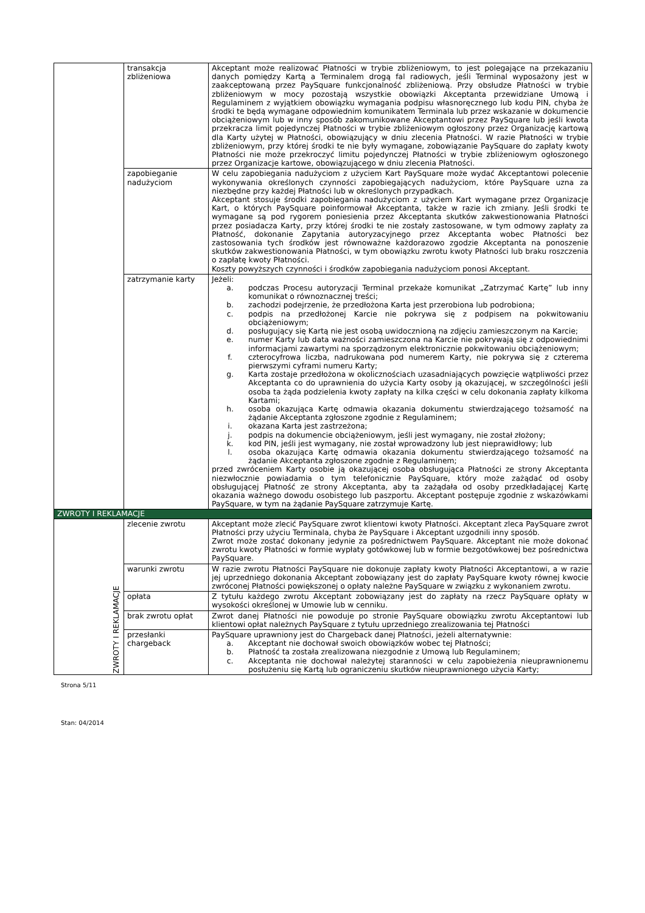| | transakcja zbliżeniowa | Akceptant może realizować Płatności w trybie zbliżeniowym, to jest polegające na przekazaniu danych pomiędzy Kartą a Terminalem drogą fal radiowych, jeśli Terminal wyposażony jest w zaakceptowaną przez PaySquare funkcjonalność zbliżeniową. Przy obsłudze Płatności w trybie zbliżeniowym w mocy pozostają wszystkie obowiązki Akceptanta przewidziane Umową i Regulaminem z wyjątkiem obowiązku wymagania podpisu własnoręcznego lub kodu PIN, chyba że środki te będą wymagane odpowiednim komunikatem Terminala lub przez wskazanie w dokumencie obciążeniowym lub w inny sposób zakomunikowane Akceptantowi przez PaySquare lub jeśli kwota przekracza limit pojedynczej Płatności w trybie zbliżeniowym ogłoszony przez Organizację kartową dla Karty użytej w Płatności, obowiązujący w dniu zlecenia Płatności. W razie Płatności w trybie zbliżeniowym, przy której środki te nie były wymagane, zobowiązanie PaySquare do zapłaty kwoty Płatności nie może przekroczyć limitu pojedynczej Płatności w trybie zbliżeniowym ogłoszonego przez Organizacje kartowe, obowiązującego w dniu zlecenia Płatności. |
| | zapobieganie nadużyciom | W celu zapobiegania nadużyciom z użyciem Kart PaySquare może wydać Akceptantowi polecenie wykonywania określonych czynności zapobiegających nadużyciom, które PaySquare uzna za niezbędne przy każdej Płatności lub w określonych przypadkach. Akceptant stosuje środki zapobiegania nadużyciom z użyciem Kart wymagane przez Organizacje Kart, o których PaySquare poinformował Akceptanta, także w razie ich zmiany. Jeśli środki te wymagane są pod rygorem poniesienia przez Akceptanta skutków zakwestionowania Płatności przez posiadacza Karty, przy której środki te nie zostały zastosowane, w tym odmowy zapłaty za Płatność, dokonanie Zapytania autoryzacyjnego przez Akceptanta wobec Płatności bez zastosowania tych środków jest równoważne każdorazowo zgodzie Akceptanta na ponoszenie skutków zakwestionowania Płatności, w tym obowiązku zwrotu kwoty Płatności lub braku roszczenia o zapłatę kwoty Płatności. Koszty powyższych czynności i środków zapobiegania nadużyciom ponosi Akceptant. |
| | zatrzymanie karty | Jeżeli: a. podczas Procesu autoryzacji Terminal przekaże komunikat „Zatrzymać Kartę” lub inny komunikat o równoznacznej treści; b. zachodzi podejrzenie, że przedłożona Karta jest przerobiona lub podrobiona; c. podpis na przedłożonej Karcie nie pokrywa się z podpisem na pokwitowaniu obciążeniowym; d. posługujący się Kartą nie jest osobą uwidocznioną na zdjęciu zamieszczonym na Karcie; e. numer Karty lub data ważności zamieszczona na Karcie nie pokrywają się z odpowiednimi informacjami zawartymi na sporządzonym elektronicznie pokwitowaniu obciążeniowym; f. czterocyfrowa liczba, nadrukowana pod numerem Karty, nie pokrywa się z czterema pierwszymi cyframi numeru Karty; g. Karta zostaje przedłożona w okolicznościach uzasadniających powzięcie wątpliwości przez Akceptanta co do uprawnienia do użycia Karty osoby ją okazującej, w szczególności jeśli osoba ta żąda podzielenia kwoty zapłaty na kilka części w celu dokonania zapłaty kilkoma Kartami; h. osoba okazująca Kartę odmawia okazania dokumentu stwierdzającego tożsamość na żądanie Akceptanta zgłoszone zgodnie z Regulaminem; i. okazana Karta jest zastrzeżona; j. podpis na dokumencie obciążeniowym, jeśli jest wymagany, nie został złożony; k. kod PIN, jeśli jest wymagany, nie został wprowadzony lub jest nieprawidłowy; lub l. osoba okazująca Kartę odmawia okazania dokumentu stwierdzającego tożsamość na żądanie Akceptanta zgłoszone zgodnie z Regulaminem; przed zwróceniem Karty osobie ją okazującej osoba obsługująca Płatności ze strony Akceptanta niezwłocznie powiadamia o tym telefonicznie PaySquare, który może zażądać od osoby obsługującej Płatność ze strony Akceptanta, aby ta zażądała od osoby przedkładającej Kartę okazania ważnego dowodu osobistego lub paszportu. Akceptant postępuje zgodnie z wskazówkami PaySquare, w tym na żądanie PaySquare zatrzymuje Kartę. |
| ZWROTY I REKLAMACJE | | |
| ZWROTY I REKLAMACJE | zlecenie zwrotu | Akceptant może zlecić PaySquare zwrot klientowi kwoty Płatności. Akceptant zleca PaySquare zwrot Płatności przy użyciu Terminala, chyba że PaySquare i Akceptant uzgodnili inny sposób. Zwrot może zostać dokonany jedynie za pośrednictwem PaySquare. Akceptant nie może dokonać zwrotu kwoty Płatności w formie wypłaty gotówkowej lub w formie bezgotówkowej bez pośrednictwa PaySquare. |
| | warunki zwrotu | W razie zwrotu Płatności PaySquare nie dokonuje zapłaty kwoty Płatności Akceptantowi, a w razie jej uprzedniego dokonania Akceptant zobowiązany jest do zapłaty PaySquare kwoty równej kwocie zwróconej Płatności powiększonej o opłaty należne PaySquare w związku z wykonaniem zwrotu. |
| | opłata | Z tytułu każdego zwrotu Akceptant zobowiązany jest do zapłaty na rzecz PaySquare opłaty w wysokości określonej w Umowie lub w cenniku. |
| | brak zwrotu opłat | Zwrot danej Płatności nie powoduje po stronie PaySquare obowiązku zwrotu Akceptantowi lub klientowi opłat należnych PaySquare z tytułu uprzedniego zrealizowania tej Płatności |
| | przesłanki chargeback | PaySquare uprawniony jest do Chargeback danej Płatności, jeżeli alternatywnie: a. Akceptant nie dochował swoich obowiązków wobec tej Płatności; b. Płatność ta została zrealizowana niezgodnie z Umową lub Regulaminem; c. Akceptanta nie dochował należytej staranności w celu zapobieżenia nieuprawnionemu posłużeniu się Kartą lub ograniczeniu skutków nieuprawnionego użycia Karty; |
Strona 5/11
Stan: 04/2014